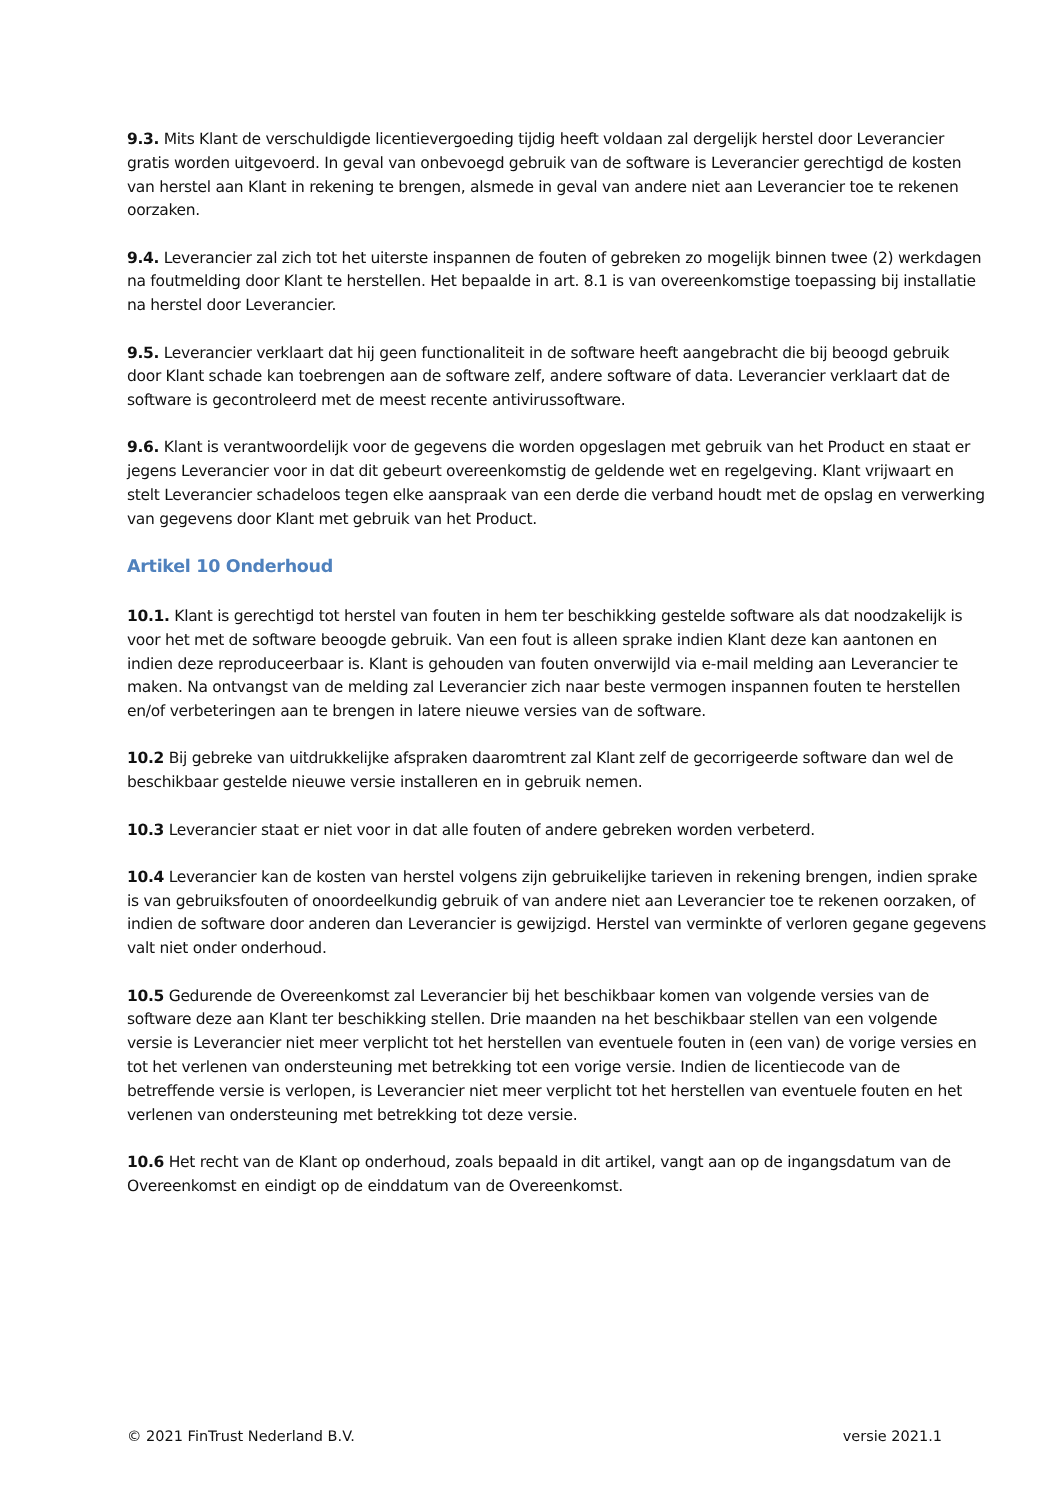9.3. Mits Klant de verschuldigde licentievergoeding tijdig heeft voldaan zal dergelijk herstel door Leverancier gratis worden uitgevoerd. In geval van onbevoegd gebruik van de software is Leverancier gerechtigd de kosten van herstel aan Klant in rekening te brengen, alsmede in geval van andere niet aan Leverancier toe te rekenen oorzaken.
9.4. Leverancier zal zich tot het uiterste inspannen de fouten of gebreken zo mogelijk binnen twee (2) werkdagen na foutmelding door Klant te herstellen. Het bepaalde in art. 8.1 is van overeenkomstige toepassing bij installatie na herstel door Leverancier.
9.5. Leverancier verklaart dat hij geen functionaliteit in de software heeft aangebracht die bij beoogd gebruik door Klant schade kan toebrengen aan de software zelf, andere software of data. Leverancier verklaart dat de software is gecontroleerd met de meest recente antivirussoftware.
9.6. Klant is verantwoordelijk voor de gegevens die worden opgeslagen met gebruik van het Product en staat er jegens Leverancier voor in dat dit gebeurt overeenkomstig de geldende wet en regelgeving. Klant vrijwaart en stelt Leverancier schadeloos tegen elke aanspraak van een derde die verband houdt met de opslag en verwerking van gegevens door Klant met gebruik van het Product.
Artikel 10 Onderhoud
10.1. Klant is gerechtigd tot herstel van fouten in hem ter beschikking gestelde software als dat noodzakelijk is voor het met de software beoogde gebruik. Van een fout is alleen sprake indien Klant deze kan aantonen en indien deze reproduceerbaar is. Klant is gehouden van fouten onverwijld via e-mail melding aan Leverancier te maken. Na ontvangst van de melding zal Leverancier zich naar beste vermogen inspannen fouten te herstellen en/of verbeteringen aan te brengen in latere nieuwe versies van de software.
10.2 Bij gebreke van uitdrukkelijke afspraken daaromtrent zal Klant zelf de gecorrigeerde software dan wel de beschikbaar gestelde nieuwe versie installeren en in gebruik nemen.
10.3 Leverancier staat er niet voor in dat alle fouten of andere gebreken worden verbeterd.
10.4 Leverancier kan de kosten van herstel volgens zijn gebruikelijke tarieven in rekening brengen, indien sprake is van gebruiksfouten of onoordeelkundig gebruik of van andere niet aan Leverancier toe te rekenen oorzaken, of indien de software door anderen dan Leverancier is gewijzigd. Herstel van verminkte of verloren gegane gegevens valt niet onder onderhoud.
10.5 Gedurende de Overeenkomst zal Leverancier bij het beschikbaar komen van volgende versies van de software deze aan Klant ter beschikking stellen. Drie maanden na het beschikbaar stellen van een volgende versie is Leverancier niet meer verplicht tot het herstellen van eventuele fouten in (een van) de vorige versies en tot het verlenen van ondersteuning met betrekking tot een vorige versie. Indien de licentiecode van de betreffende versie is verlopen, is Leverancier niet meer verplicht tot het herstellen van eventuele fouten en het verlenen van ondersteuning met betrekking tot deze versie.
10.6 Het recht van de Klant op onderhoud, zoals bepaald in dit artikel, vangt aan op de ingangsdatum van de Overeenkomst en eindigt op de einddatum van de Overeenkomst.
© 2021 FinTrust Nederland B.V. versie 2021.1